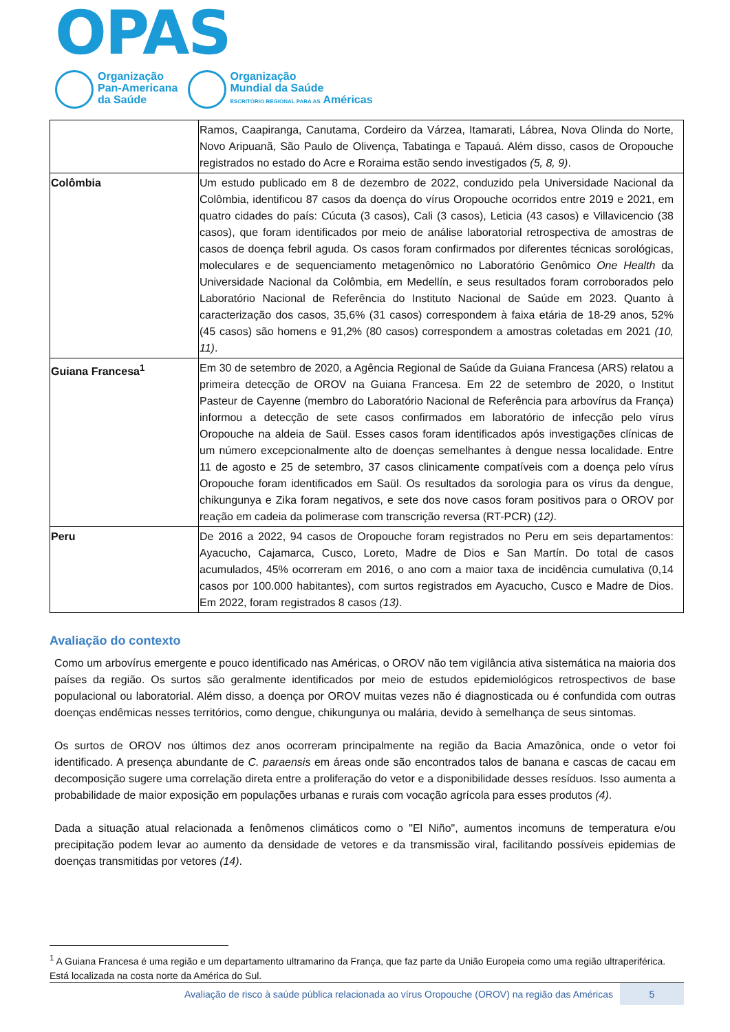OPAS
Organização
Pan-Americana
da Saúde
Organização
Mundial da Saúde
ESCRITÓRIO REGIONAL PARA AS Américas
| | Ramos, Caapiranga, Canutama, Cordeiro da Várzea, Itamarati, Lábrea, Nova Olinda do Norte, Novo Aripuanã, São Paulo de Olivença, Tabatinga e Tapauá. Além disso, casos de Oropouche registrados no estado do Acre e Roraima estão sendo investigados (5, 8, 9) . |
| Colômbia | Um estudo publicado em 8 de dezembro de 2022, conduzido pela Universidade Nacional da Colômbia, identificou 87 casos da doença do vírus Oropouche ocorridos entre 2019 e 2021, em quatro cidades do país: Cúcuta (3 casos), Cali (3 casos), Leticia (43 casos) e Villavicencio (38 casos), que foram identificados por meio de análise laboratorial retrospectiva de amostras de casos de doença febril aguda. Os casos foram confirmados por diferentes técnicas sorológicas, moleculares e de sequenciamento metagenômico no Laboratório Genômico One Health da Universidade Nacional da Colômbia, em Medellín, e seus resultados foram corroborados pelo Laboratório Nacional de Referência do Instituto Nacional de Saúde em 2023. Quanto à caracterização dos casos, 35,6% (31 casos) correspondem à faixa etária de 18-29 anos, 52% (45 casos) são homens e 91,2% (80 casos) correspondem a amostras coletadas em 2021 (10, 11) . |
| Guiana Francesa<sup>1</sup> | Em 30 de setembro de 2020, a Agência Regional de Saúde da Guiana Francesa (ARS) relatou a primeira detecção de OROV na Guiana Francesa. Em 22 de setembro de 2020, o Institut Pasteur de Cayenne (membro do Laboratório Nacional de Referência para arbovírus da França) informou a detecção de sete casos confirmados em laboratório de infecção pelo vírus Oropouche na aldeia de Saül. Esses casos foram identificados após investigações clínicas de um número excepcionalmente alto de doenças semelhantes à dengue nessa localidade. Entre 11 de agosto e 25 de setembro, 37 casos clinicamente compatíveis com a doença pelo vírus Oropouche foram identificados em Saül. Os resultados da sorologia para os vírus da dengue, chikungunya e Zika foram negativos, e sete dos nove casos foram positivos para o OROV por reação em cadeia da polimerase com transcrição reversa (RT-PCR) ( 12) . |
| Peru | De 2016 a 2022, 94 casos de Oropouche foram registrados no Peru em seis departamentos: Ayacucho, Cajamarca, Cusco, Loreto, Madre de Dios e San Martín. Do total de casos acumulados, 45% ocorreram em 2016, o ano com a maior taxa de incidência cumulativa (0,14 casos por 100.000 habitantes), com surtos registrados em Ayacucho, Cusco e Madre de Dios. Em 2022, foram registrados 8 casos (13) . |
Avaliação do contexto
Como um arbovírus emergente e pouco identificado nas Américas, o OROV não tem vigilância ativa sistemática na maioria dos países da região. Os surtos são geralmente identificados por meio de estudos epidemiológicos retrospectivos de base populacional ou laboratorial. Além disso, a doença por OROV muitas vezes não é diagnosticada ou é confundida com outras doenças endêmicas nesses territórios, como dengue, chikungunya ou malária, devido à semelhança de seus sintomas.
Os surtos de OROV nos últimos dez anos ocorreram principalmente na região da Bacia Amazônica, onde o vetor foi identificado. A presença abundante de C. paraensis em áreas onde são encontrados talos de banana e cascas de cacau em decomposição sugere uma correlação direta entre a proliferação do vetor e a disponibilidade desses resíduos. Isso aumenta a probabilidade de maior exposição em populações urbanas e rurais com vocação agrícola para esses produtos (4).
Dada a situação atual relacionada a fenômenos climáticos como o "El Niño", aumentos incomuns de temperatura e/ou precipitação podem levar ao aumento da densidade de vetores e da transmissão viral, facilitando possíveis epidemias de doenças transmitidas por vetores (14).
<sup>1</sup> A Guiana Francesa é uma região e um departamento ultramarino da França, que faz parte da União Europeia como uma região ultraperiférica. Está localizada na costa norte da América do Sul.
Avaliação de risco à saúde pública relacionada ao vírus Oropouche (OROV) na região das Américas 5